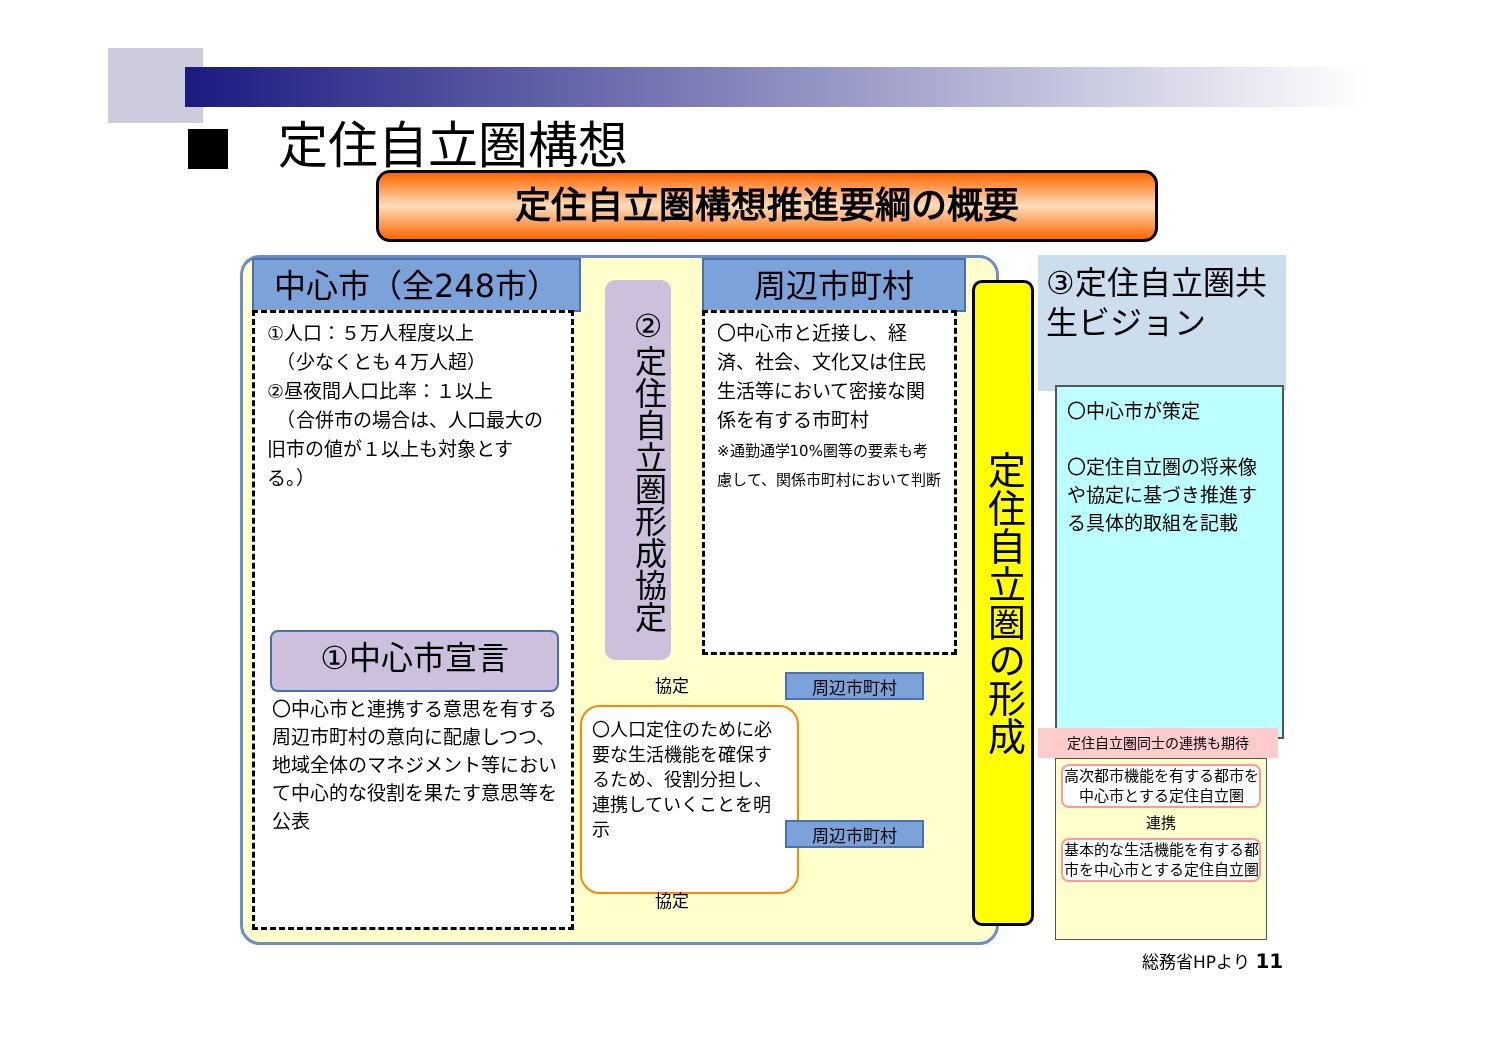定住自立圏構想
定住自立圏構想推進要綱の概要
中心市（全248市）
①人口：５万人程度以上
　（少なくとも４万人超）
②昼夜間人口比率：１以上
　（合併市の場合は、人口最大の旧市の値が１以上も対象とする。）
①中心市宣言
〇中心市と連携する意思を有する周辺市町村の意向に配慮しつつ、地域全体のマネジメント等において中心的な役割を果たす意思等を公表
②定住自立圏形成協定
周辺市町村
〇中心市と近接し、経済、社会、文化又は住民生活等において密接な関係を有する市町村
※通勤通学10%圏等の要素も考慮して、関係市町村において判断
協定
〇人口定住のために必要な生活機能を確保するため、役割分担し、連携していくことを明示
協定
周辺市町村
周辺市町村
定住自立圏の形成
③定住自立圏共生ビジョン
〇中心市が策定
〇定住自立圏の将来像や協定に基づき推進する具体的取組を記載
定住自立圏同士の連携も期待
高次都市機能を有する都市を中心市とする定住自立圏
連携
基本的な生活機能を有する都市を中心市とする定住自立圏
総務省HPより 11